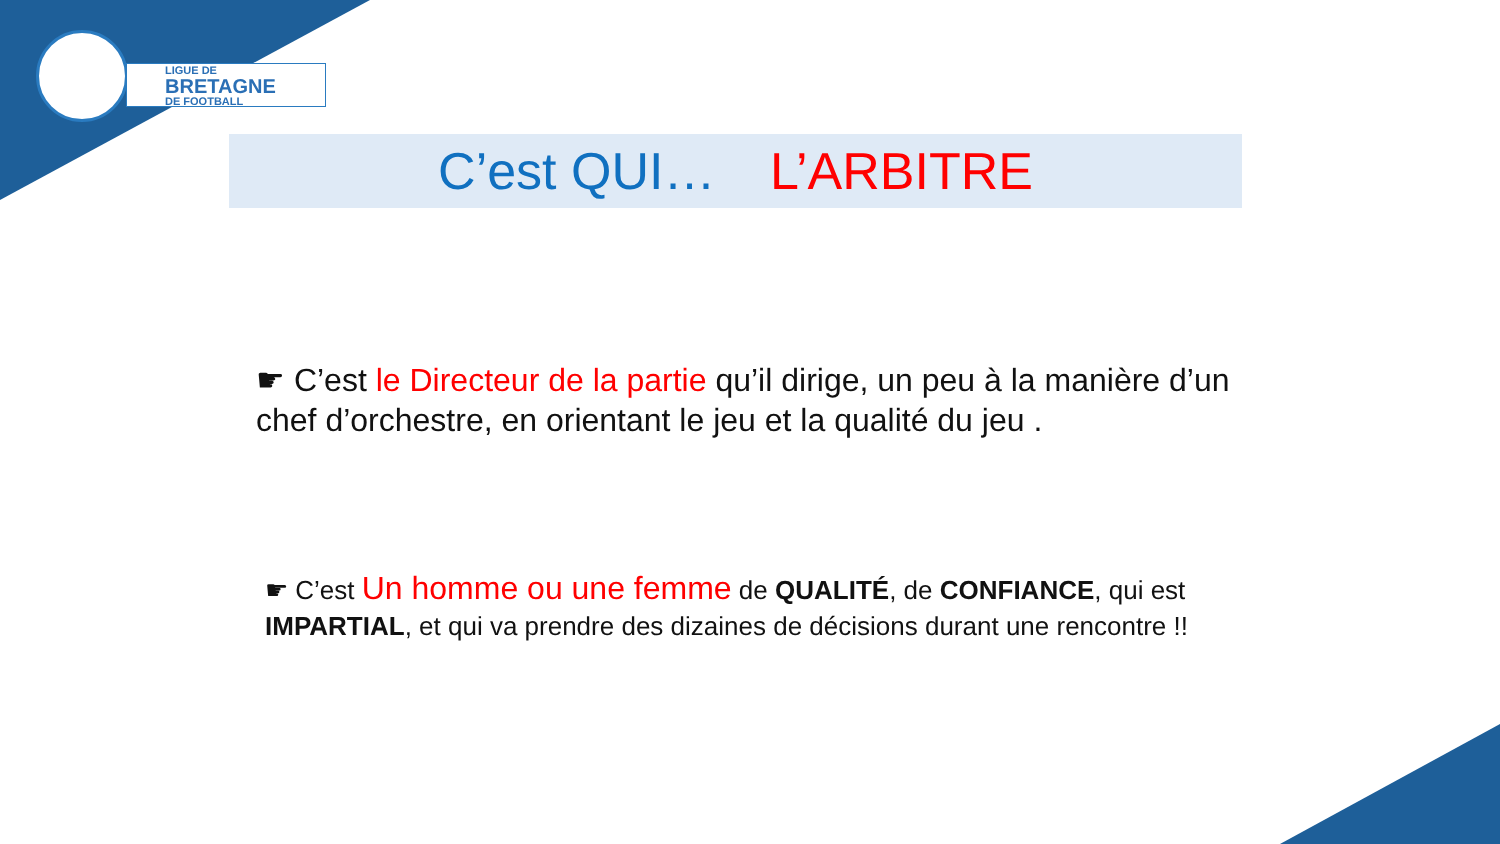LIGUE DE
BRETAGNE
DE FOOTBALL
C’est QUI… L’ARBITRE
☛ C’est le Directeur de la partie qu’il dirige, un peu à la manière d’un chef d’orchestre, en orientant le jeu et la qualité du jeu .
☛ C’est Un homme ou une femme de QUALITÉ, de CONFIANCE, qui est IMPARTIAL, et qui va prendre des dizaines de décisions durant une rencontre !!